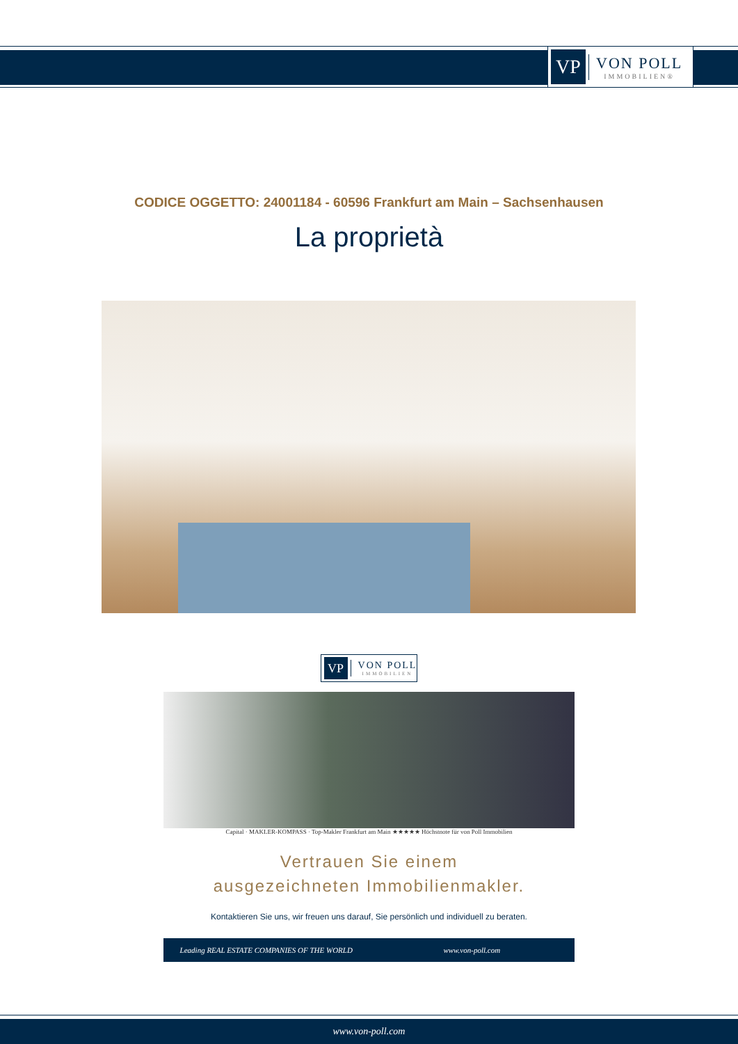VP
VON POLL
IMMOBILIEN®
CODICE OGGETTO: 24001184 - 60596 Frankfurt am Main – Sachsenhausen
La proprietà
VP
VON POLL
IMMOBILIEN
Capital · MAKLER-KOMPASS · Top-Makler Frankfurt am Main ★★★★★ Höchstnote für von Poll Immobilien
Vertrauen Sie einem
ausgezeichneten Immobilienmakler.
Kontaktieren Sie uns, wir freuen uns darauf, Sie persönlich und individuell zu beraten.
Leading REAL ESTATE COMPANIES OF THE WORLD
www.von-poll.com
www.von-poll.com